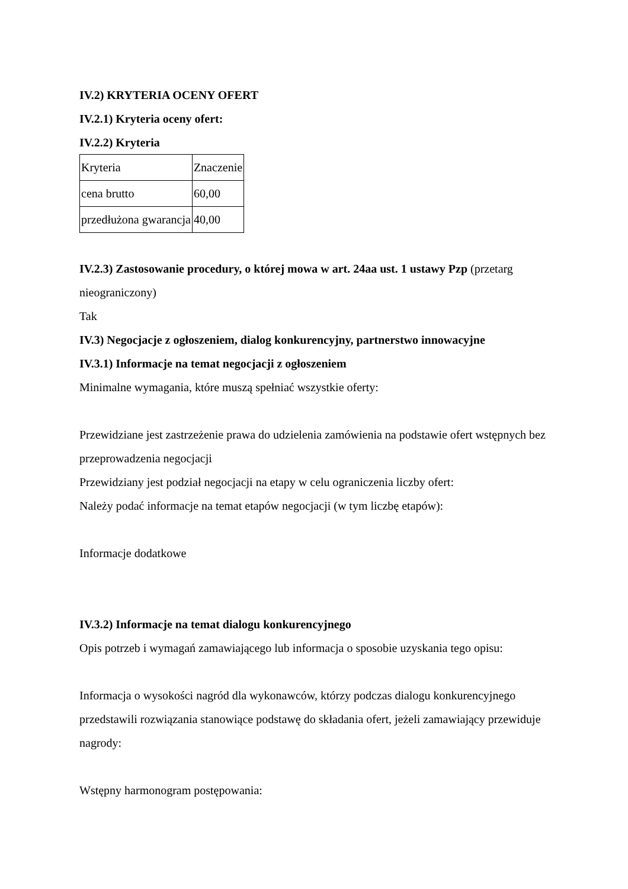IV.2) KRYTERIA OCENY OFERT
IV.2.1) Kryteria oceny ofert:
IV.2.2) Kryteria
| Kryteria | Znaczenie |
| cena brutto | 60,00 |
| przedłużona gwarancja | 40,00 |
IV.2.3) Zastosowanie procedury, o której mowa w art. 24aa ust. 1 ustawy Pzp (przetarg nieograniczony)
Tak
IV.3) Negocjacje z ogłoszeniem, dialog konkurencyjny, partnerstwo innowacyjne
IV.3.1) Informacje na temat negocjacji z ogłoszeniem
Minimalne wymagania, które muszą spełniać wszystkie oferty:
Przewidziane jest zastrzeżenie prawa do udzielenia zamówienia na podstawie ofert wstępnych bez przeprowadzenia negocjacji
Przewidziany jest podział negocjacji na etapy w celu ograniczenia liczby ofert:
Należy podać informacje na temat etapów negocjacji (w tym liczbę etapów):
Informacje dodatkowe
IV.3.2) Informacje na temat dialogu konkurencyjnego
Opis potrzeb i wymagań zamawiającego lub informacja o sposobie uzyskania tego opisu:
Informacja o wysokości nagród dla wykonawców, którzy podczas dialogu konkurencyjnego przedstawili rozwiązania stanowiące podstawę do składania ofert, jeżeli zamawiający przewiduje nagrody:
Wstępny harmonogram postępowania: